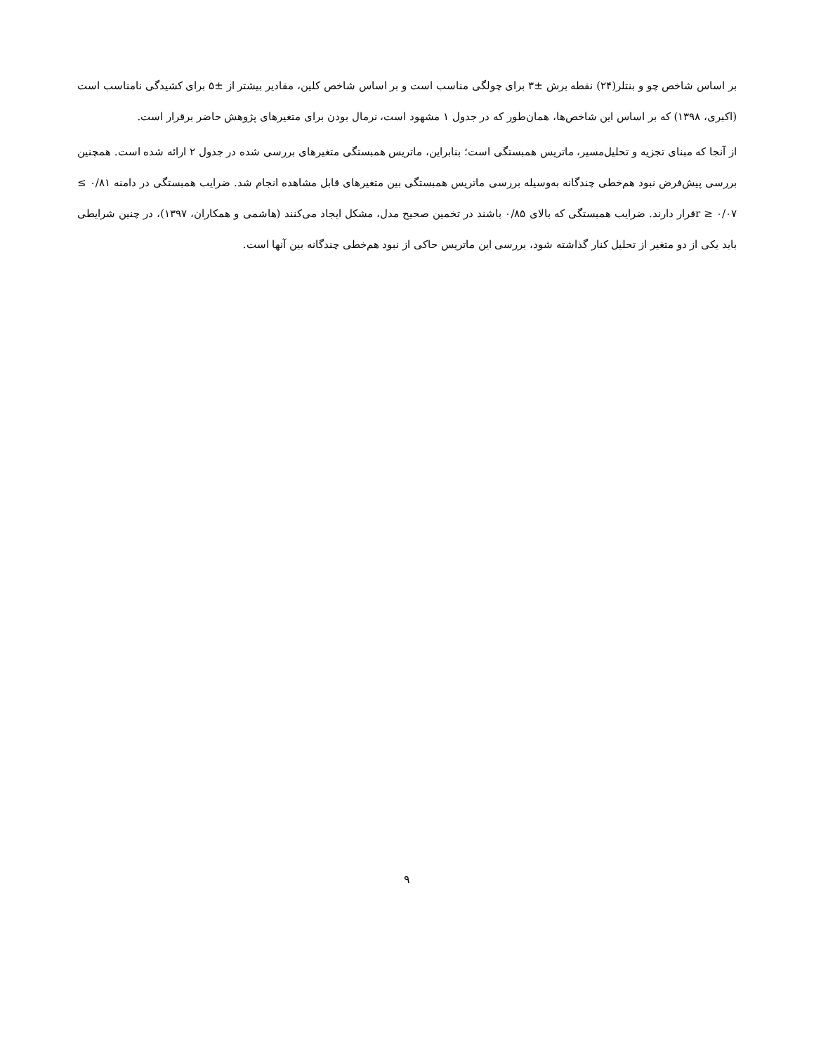بر اساس شاخص چو و بنتلر(۲۴) نقطه برش ±۳ برای چولگی مناسب است و بر اساس شاخص کلین، مقادیر بیشتر از ±۵ برای کشیدگی نامناسب است (اکبری، ۱۳۹۸) که بر اساس این شاخص‌ها، همان‌طور که در جدول ۱ مشهود است، نرمال بودن برای متغیرهای پژوهش حاضر برقرار است.
از آنجا که مبنای تجزیه و تحلیل‌مسیر، ماتریس همبستگی است؛ بنابراین، ماتریس همبستگی متغیرهای بررسی شده در جدول ۲ ارائه شده است. همچنین بررسی پیش‌فرض نبود هم‌خطی چندگانه به‌وسیله بررسی ماتریس همبستگی بین متغیرهای قابل مشاهده انجام شد. ضرایب همبستگی در دامنه ۰/۸۱ ≥ r ≥ ۰/۰۷قرار دارند. ضرایب همبستگی که بالای ۰/۸۵ باشند در تخمین صحیح مدل، مشکل ایجاد می‌کنند (هاشمی و همکاران، ۱۳۹۷)، در چنین شرایطی باید یکی از دو متغیر از تحلیل کنار گذاشته شود، بررسی این ماتریس حاکی از نبود هم‌خطی چندگانه بین آنها است.
۹